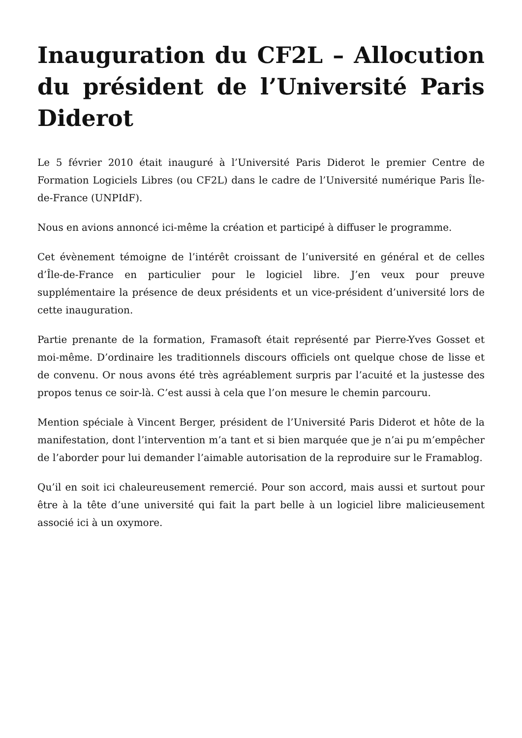Inauguration du CF2L – Allocution du président de l’Université Paris Diderot
Le 5 février 2010 était inauguré à l’Université Paris Diderot le premier Centre de Formation Logiciels Libres (ou CF2L) dans le cadre de l’Université numérique Paris Île-de-France (UNPIdF).
Nous en avions annoncé ici-même la création et participé à diffuser le programme.
Cet évènement témoigne de l’intérêt croissant de l’université en général et de celles d’Île-de-France en particulier pour le logiciel libre. J’en veux pour preuve supplémentaire la présence de deux présidents et un vice-président d’université lors de cette inauguration.
Partie prenante de la formation, Framasoft était représenté par Pierre-Yves Gosset et moi-même. D’ordinaire les traditionnels discours officiels ont quelque chose de lisse et de convenu. Or nous avons été très agréablement surpris par l’acuité et la justesse des propos tenus ce soir-là. C’est aussi à cela que l’on mesure le chemin parcouru.
Mention spéciale à Vincent Berger, président de l’Université Paris Diderot et hôte de la manifestation, dont l’intervention m’a tant et si bien marquée que je n’ai pu m’empêcher de l’aborder pour lui demander l’aimable autorisation de la reproduire sur le Framablog.
Qu’il en soit ici chaleureusement remercié. Pour son accord, mais aussi et surtout pour être à la tête d’une université qui fait la part belle à un logiciel libre malicieusement associé ici à un oxymore.